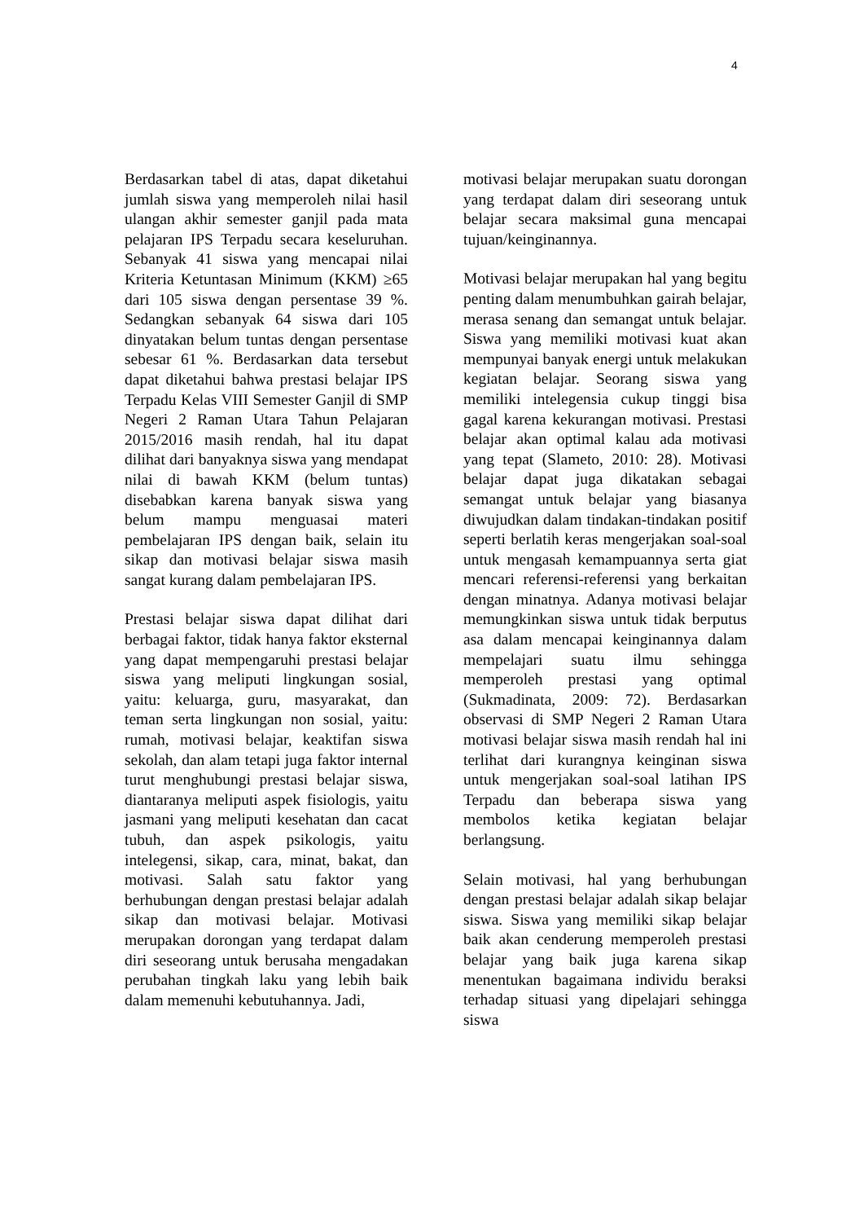4
Berdasarkan tabel di atas, dapat diketahui jumlah siswa yang memperoleh nilai hasil ulangan akhir semester ganjil pada mata pelajaran IPS Terpadu secara keseluruhan. Sebanyak 41 siswa yang mencapai nilai Kriteria Ketuntasan Minimum (KKM) ≥65 dari 105 siswa dengan persentase 39 %. Sedangkan sebanyak 64 siswa dari 105 dinyatakan belum tuntas dengan persentase sebesar 61 %. Berdasarkan data tersebut dapat diketahui bahwa prestasi belajar IPS Terpadu Kelas VIII Semester Ganjil di SMP Negeri 2 Raman Utara Tahun Pelajaran 2015/2016 masih rendah, hal itu dapat dilihat dari banyaknya siswa yang mendapat nilai di bawah KKM (belum tuntas) disebabkan karena banyak siswa yang belum mampu menguasai materi pembelajaran IPS dengan baik, selain itu sikap dan motivasi belajar siswa masih sangat kurang dalam pembelajaran IPS.
Prestasi belajar siswa dapat dilihat dari berbagai faktor, tidak hanya faktor eksternal yang dapat mempengaruhi prestasi belajar siswa yang meliputi lingkungan sosial, yaitu: keluarga, guru, masyarakat, dan teman serta lingkungan non sosial, yaitu: rumah, motivasi belajar, keaktifan siswa sekolah, dan alam tetapi juga faktor internal turut menghubungi prestasi belajar siswa, diantaranya meliputi aspek fisiologis, yaitu jasmani yang meliputi kesehatan dan cacat tubuh, dan aspek psikologis, yaitu intelegensi, sikap, cara, minat, bakat, dan motivasi. Salah satu faktor yang berhubungan dengan prestasi belajar adalah sikap dan motivasi belajar. Motivasi merupakan dorongan yang terdapat dalam diri seseorang untuk berusaha mengadakan perubahan tingkah laku yang lebih baik dalam memenuhi kebutuhannya. Jadi,
motivasi belajar merupakan suatu dorongan yang terdapat dalam diri seseorang untuk belajar secara maksimal guna mencapai tujuan/keinginannya.
Motivasi belajar merupakan hal yang begitu penting dalam menumbuhkan gairah belajar, merasa senang dan semangat untuk belajar. Siswa yang memiliki motivasi kuat akan mempunyai banyak energi untuk melakukan kegiatan belajar. Seorang siswa yang memiliki intelegensia cukup tinggi bisa gagal karena kekurangan motivasi. Prestasi belajar akan optimal kalau ada motivasi yang tepat (Slameto, 2010: 28). Motivasi belajar dapat juga dikatakan sebagai semangat untuk belajar yang biasanya diwujudkan dalam tindakan-tindakan positif seperti berlatih keras mengerjakan soal-soal untuk mengasah kemampuannya serta giat mencari referensi-referensi yang berkaitan dengan minatnya. Adanya motivasi belajar memungkinkan siswa untuk tidak berputus asa dalam mencapai keinginannya dalam mempelajari suatu ilmu sehingga memperoleh prestasi yang optimal (Sukmadinata, 2009: 72). Berdasarkan observasi di SMP Negeri 2 Raman Utara motivasi belajar siswa masih rendah hal ini terlihat dari kurangnya keinginan siswa untuk mengerjakan soal-soal latihan IPS Terpadu dan beberapa siswa yang membolos ketika kegiatan belajar berlangsung.
Selain motivasi, hal yang berhubungan dengan prestasi belajar adalah sikap belajar siswa. Siswa yang memiliki sikap belajar baik akan cenderung memperoleh prestasi belajar yang baik juga karena sikap menentukan bagaimana individu beraksi terhadap situasi yang dipelajari sehingga siswa